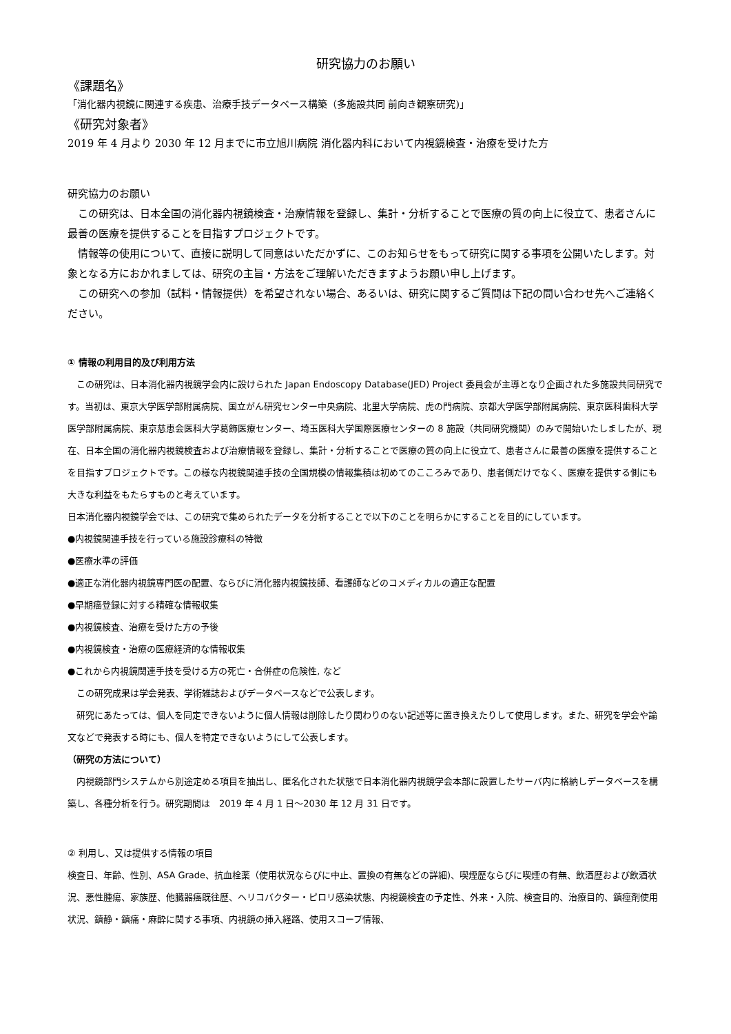研究協力のお願い
《課題名》
「消化器内視鏡に関連する疾患、治療手技データベース構築（多施設共同 前向き観察研究)」
《研究対象者》
2019 年 4 月より 2030 年 12 月までに市立旭川病院 消化器内科において内視鏡検査・治療を受けた方
研究協力のお願い
　この研究は、日本全国の消化器内視鏡検査・治療情報を登録し、集計・分析することで医療の質の向上に役立て、患者さんに最善の医療を提供することを目指すプロジェクトです。
　情報等の使用について、直接に説明して同意はいただかずに、このお知らせをもって研究に関する事項を公開いたします。対象となる方におかれましては、研究の主旨・方法をご理解いただきますようお願い申し上げます。
　この研究への参加（試料・情報提供）を希望されない場合、あるいは、研究に関するご質問は下記の問い合わせ先へご連絡ください。
① 情報の利用目的及び利用方法
　この研究は、日本消化器内視鏡学会内に設けられた Japan Endoscopy Database(JED) Project 委員会が主導となり企画された多施設共同研究です。当初は、東京大学医学部附属病院、国立がん研究センター中央病院、北里大学病院、虎の門病院、京都大学医学部附属病院、東京医科歯科大学医学部附属病院、東京慈恵会医科大学葛飾医療センター、埼玉医科大学国際医療センターの 8 施設（共同研究機関）のみで開始いたしましたが、現在、日本全国の消化器内視鏡検査および治療情報を登録し、集計・分析することで医療の質の向上に役立て、患者さんに最善の医療を提供することを目指すプロジェクトです。この様な内視鏡関連手技の全国規模の情報集積は初めてのこころみであり、患者側だけでなく、医療を提供する側にも大きな利益をもたらすものと考えています。
日本消化器内視鏡学会では、この研究で集められたデータを分析することで以下のことを明らかにすることを目的にしています。
●内視鏡関連手技を行っている施設診療科の特徴
●医療水準の評価
●適正な消化器内視鏡専門医の配置、ならびに消化器内視鏡技師、看護師などのコメディカルの適正な配置
●早期癌登録に対する精確な情報収集
●内視鏡検査、治療を受けた方の予後
●内視鏡検査・治療の医療経済的な情報収集
●これから内視鏡関連手技を受ける方の死亡・合併症の危険性, など
　この研究成果は学会発表、学術雑誌およびデータベースなどで公表します。
　研究にあたっては、個人を同定できないように個人情報は削除したり関わりのない記述等に置き換えたりして使用します。また、研究を学会や論文などで発表する時にも、個人を特定できないようにして公表します。
（研究の方法について）
　内視鏡部門システムから別途定める項目を抽出し、匿名化された状態で日本消化器内視鏡学会本部に設置したサーバ内に格納しデータベースを構築し、各種分析を行う。研究期間は　2019 年 4 月 1 日～2030 年 12 月 31 日です。
② 利用し、又は提供する情報の項目
検査日、年齢、性別、ASA Grade、抗血栓薬（使用状況ならびに中止、置換の有無などの詳細)、喫煙歴ならびに喫煙の有無、飲酒歴および飲酒状況、悪性腫瘍、家族歴、他臓器癌既往歴、ヘリコバクター・ピロリ感染状態、内視鏡検査の予定性、外来・入院、検査目的、治療目的、鎮痙剤使用状況、鎮静・鎮痛・麻酔に関する事項、内視鏡の挿入経路、使用スコープ情報、